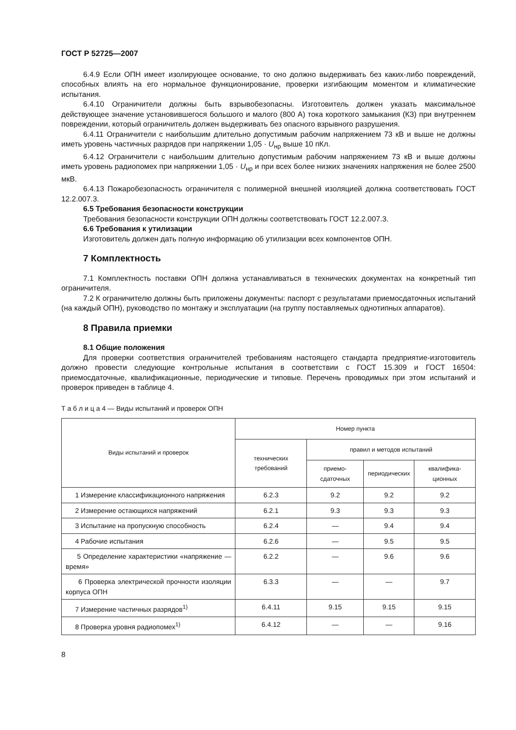ГОСТ Р 52725—2007
6.4.9 Если ОПН имеет изолирующее основание, то оно должно выдерживать без каких-либо повреждений, способных влиять на его нормальное функционирование, проверки изгибающим моментом и климатические испытания.
6.4.10 Ограничители должны быть взрывобезопасны. Изготовитель должен указать максимальное действующее значение установившегося большого и малого (800 А) тока короткого замыкания (КЗ) при внутреннем повреждении, который ограничитель должен выдерживать без опасного взрывного разрушения.
6.4.11 Ограничители с наибольшим длительно допустимым рабочим напряжением 73 кВ и выше не должны иметь уровень частичных разрядов при напряжении 1,05 · U<sub>нр</sub> выше 10 пКл.
6.4.12 Ограничители с наибольшим длительно допустимым рабочим напряжением 73 кВ и выше должны иметь уровень радиопомех при напряжении 1,05 · U<sub>нр</sub> и при всех более низких значениях напряжения не более 2500 мкВ.
6.4.13 Пожаробезопасность ограничителя с полимерной внешней изоляцией должна соответствовать ГОСТ 12.2.007.3.
6.5 Требования безопасности конструкции
Требования безопасности конструкции ОПН должны соответствовать ГОСТ 12.2.007.3.
6.6 Требования к утилизации
Изготовитель должен дать полную информацию об утилизации всех компонентов ОПН.
7 Комплектность
7.1 Комплектность поставки ОПН должна устанавливаться в технических документах на конкретный тип ограничителя.
7.2 К ограничителю должны быть приложены документы: паспорт с результатами приемосдаточных испытаний (на каждый ОПН), руководство по монтажу и эксплуатации (на группу поставляемых однотипных аппаратов).
8 Правила приемки
8.1 Общие положения
Для проверки соответствия ограничителей требованиям настоящего стандарта предприятие-изготовитель должно провести следующие контрольные испытания в соответствии с ГОСТ 15.309 и ГОСТ 16504: приемосдаточные, квалификационные, периодические и типовые. Перечень проводимых при этом испытаний и проверок приведен в таблице 4.
Т а б л и ц а 4 — Виды испытаний и проверок ОПН
| Виды испытаний и проверок | Номер пункта | | | |
| --- | --- | --- | --- | --- |
| | технических требований | правил и методов испытаний | | |
| | | приемо-сдаточных | периодических | квалифика-ционных |
| 1 Измерение классификационного напряжения | 6.2.3 | 9.2 | 9.2 | 9.2 |
| 2 Измерение остающихся напряжений | 6.2.1 | 9.3 | 9.3 | 9.3 |
| 3 Испытание на пропускную способность | 6.2.4 | — | 9.4 | 9.4 |
| 4 Рабочие испытания | 6.2.6 | — | 9.5 | 9.5 |
| 5 Определение характеристики «напряжение — время» | 6.2.2 | — | 9.6 | 9.6 |
| 6 Проверка электрической прочности изоляции корпуса ОПН | 6.3.3 | — | — | 9.7 |
| 7 Измерение частичных разрядов<sup>1)</sup> | 6.4.11 | 9.15 | 9.15 | 9.15 |
| 8 Проверка уровня радиопомех<sup>1)</sup> | 6.4.12 | — | — | 9.16 |
8